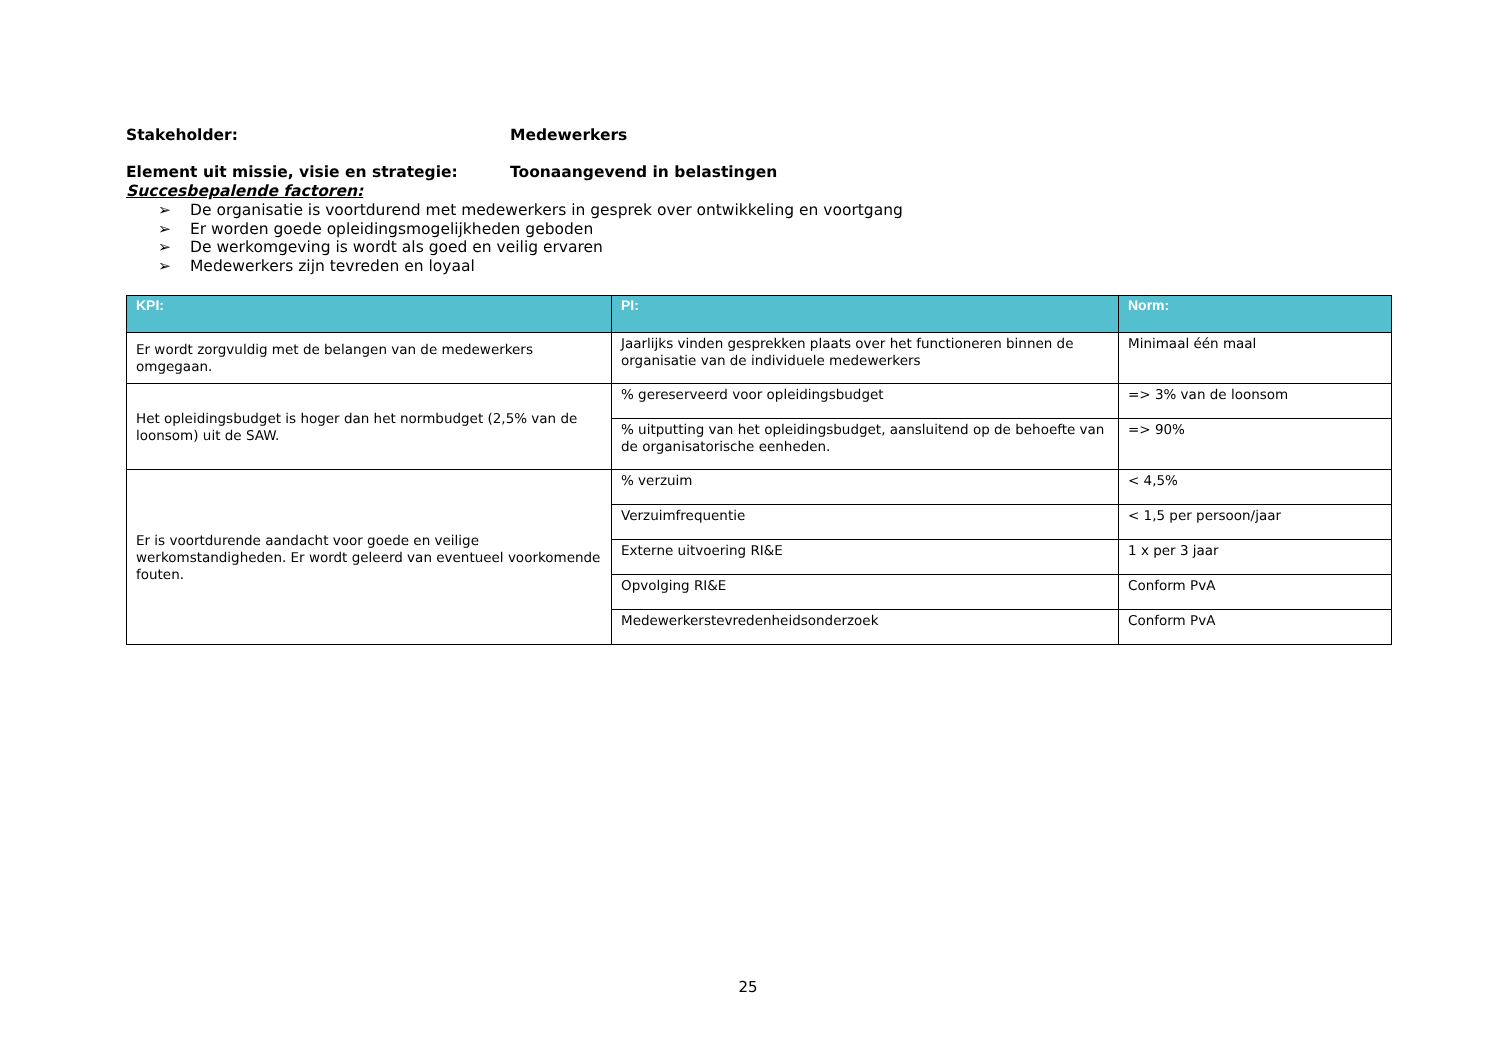Stakeholder: Medewerkers
Element uit missie, visie en strategie: Toonaangevend in belastingen
Succesbepalende factoren:
➢ De organisatie is voortdurend met medewerkers in gesprek over ontwikkeling en voortgang
➢ Er worden goede opleidingsmogelijkheden geboden
➢ De werkomgeving is wordt als goed en veilig ervaren
➢ Medewerkers zijn tevreden en loyaal
| KPI: | PI: | Norm: |
| --- | --- | --- |
| Er wordt zorgvuldig met de belangen van de medewerkers omgegaan. | Jaarlijks vinden gesprekken plaats over het functioneren binnen de organisatie van de individuele medewerkers | Minimaal één maal |
| Het opleidingsbudget is hoger dan het normbudget (2,5% van de loonsom) uit de SAW. | % gereserveerd voor opleidingsbudget | => 3% van de loonsom |
| | % uitputting van het opleidingsbudget, aansluitend op de behoefte van de organisatorische eenheden. | => 90% |
| Er is voortdurende aandacht voor goede en veilige werkomstandigheden. Er wordt geleerd van eventueel voorkomende fouten. | % verzuim | < 4,5% |
| | Verzuimfrequentie | < 1,5 per persoon/jaar |
| | Externe uitvoering RI&E | 1 x per 3 jaar |
| | Opvolging RI&E | Conform PvA |
| | Medewerkerstevredenheidsonderzoek | Conform PvA |
25